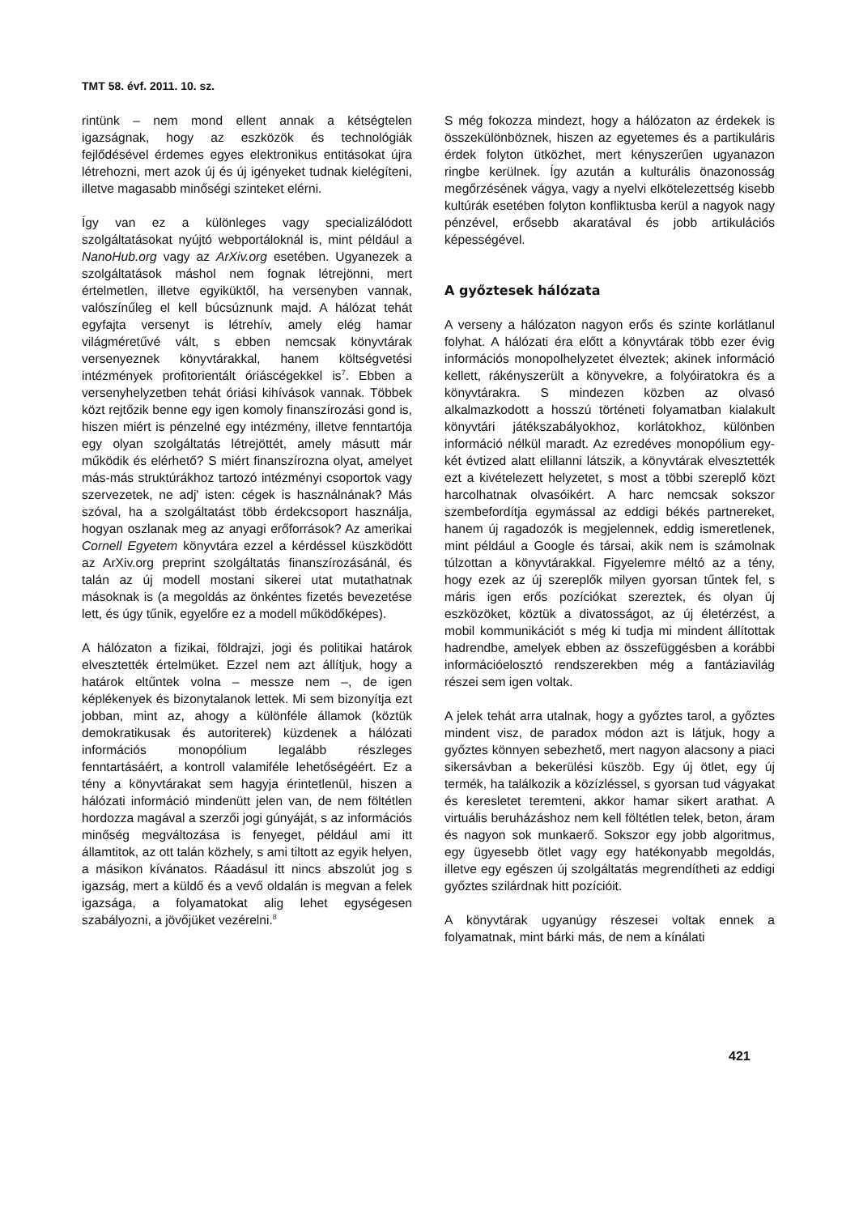TMT 58. évf. 2011. 10. sz.
rintünk – nem mond ellent annak a kétségtelen igazságnak, hogy az eszközök és technológiák fejlődésével érdemes egyes elektronikus entitásokat újra létrehozni, mert azok új és új igényeket tudnak kielégíteni, illetve magasabb minőségi szinteket elérni.
Így van ez a különleges vagy specializálódott szolgáltatásokat nyújtó webportáloknál is, mint például a NanoHub.org vagy az ArXiv.org esetében. Ugyanezek a szolgáltatások máshol nem fognak létrejönni, mert értelmetlen, illetve egyiküktől, ha versenyben vannak, valószínűleg el kell búcsúznunk majd. A hálózat tehát egyfajta versenyt is létrehív, amely elég hamar világméretűvé vált, s ebben nemcsak könyvtárak versenyeznek könyvtárakkal, hanem költségvetési intézmények profitorientált óriáscégekkel is<sup>7</sup>. Ebben a versenyhelyzetben tehát óriási kihívások vannak. Többek közt rejtőzik benne egy igen komoly finanszírozási gond is, hiszen miért is pénzelné egy intézmény, illetve fenntartója egy olyan szolgáltatás létrejöttét, amely másutt már működik és elérhető? S miért finanszírozna olyat, amelyet más-más struktúrákhoz tartozó intézményi csoportok vagy szervezetek, ne adj' isten: cégek is használnának? Más szóval, ha a szolgáltatást több érdekcsoport használja, hogyan oszlanak meg az anyagi erőforrások? Az amerikai Cornell Egyetem könyvtára ezzel a kérdéssel küszködött az ArXiv.org preprint szolgáltatás finanszírozásánál, és talán az új modell mostani sikerei utat mutathatnak másoknak is (a megoldás az önkéntes fizetés bevezetése lett, és úgy tűnik, egyelőre ez a modell működőképes).
A hálózaton a fizikai, földrajzi, jogi és politikai határok elvesztették értelmüket. Ezzel nem azt állítjuk, hogy a határok eltűntek volna – messze nem –, de igen képlékenyek és bizonytalanok lettek. Mi sem bizonyítja ezt jobban, mint az, ahogy a különféle államok (köztük demokratikusak és autoriterek) küzdenek a hálózati információs monopólium legalább részleges fenntartásáért, a kontroll valamiféle lehetőségéért. Ez a tény a könyvtárakat sem hagyja érintetlenül, hiszen a hálózati információ mindenütt jelen van, de nem föltétlen hordozza magával a szerzői jogi gúnyáját, s az információs minőség megváltozása is fenyeget, például ami itt államtitok, az ott talán közhely, s ami tiltott az egyik helyen, a másikon kívánatos. Ráadásul itt nincs abszolút jog s igazság, mert a küldő és a vevő oldalán is megvan a felek igazsága, a folyamatokat alig lehet egységesen szabályozni, a jövőjüket vezérelni.<sup>8</sup>
S még fokozza mindezt, hogy a hálózaton az érdekek is összekülönböznek, hiszen az egyetemes és a partikuláris érdek folyton ütközhet, mert kényszerűen ugyanazon ringbe kerülnek. Így azután a kulturális önazonosság megőrzésének vágya, vagy a nyelvi elkötelezettség kisebb kultúrák esetében folyton konfliktusba kerül a nagyok nagy pénzével, erősebb akaratával és jobb artikulációs képességével.
A győztesek hálózata
A verseny a hálózaton nagyon erős és szinte korlátlanul folyhat. A hálózati éra előtt a könyvtárak több ezer évig információs monopolhelyzetet élveztek; akinek információ kellett, rákényszerült a könyvekre, a folyóiratokra és a könyvtárakra. S mindezen közben az olvasó alkalmazkodott a hosszú történeti folyamatban kialakult könyvtári játékszabályokhoz, korlátokhoz, különben információ nélkül maradt. Az ezredéves monopólium egy-két évtized alatt elillanni látszik, a könyvtárak elvesztették ezt a kivételezett helyzetet, s most a többi szereplő közt harcolhatnak olvasóikért. A harc nemcsak sokszor szembefordítja egymással az eddigi békés partnereket, hanem új ragadozók is megjelennek, eddig ismeretlenek, mint például a Google és társai, akik nem is számolnak túlzottan a könyvtárakkal. Figyelemre méltó az a tény, hogy ezek az új szereplők milyen gyorsan tűntek fel, s máris igen erős pozíciókat szereztek, és olyan új eszközöket, köztük a divatosságot, az új életérzést, a mobil kommunikációt s még ki tudja mi mindent állítottak hadrendbe, amelyek ebben az összefüggésben a korábbi információelosztó rendszerekben még a fantáziavilág részei sem igen voltak.
A jelek tehát arra utalnak, hogy a győztes tarol, a győztes mindent visz, de paradox módon azt is látjuk, hogy a győztes könnyen sebezhető, mert nagyon alacsony a piaci sikersávban a bekerülési küszöb. Egy új ötlet, egy új termék, ha találkozik a közízléssel, s gyorsan tud vágyakat és keresletet teremteni, akkor hamar sikert arathat. A virtuális beruházáshoz nem kell föltétlen telek, beton, áram és nagyon sok munkaerő. Sokszor egy jobb algoritmus, egy ügyesebb ötlet vagy egy hatékonyabb megoldás, illetve egy egészen új szolgáltatás megrendítheti az eddigi győztes szilárdnak hitt pozícióit.
A könyvtárak ugyanúgy részesei voltak ennek a folyamatnak, mint bárki más, de nem a kínálati
421